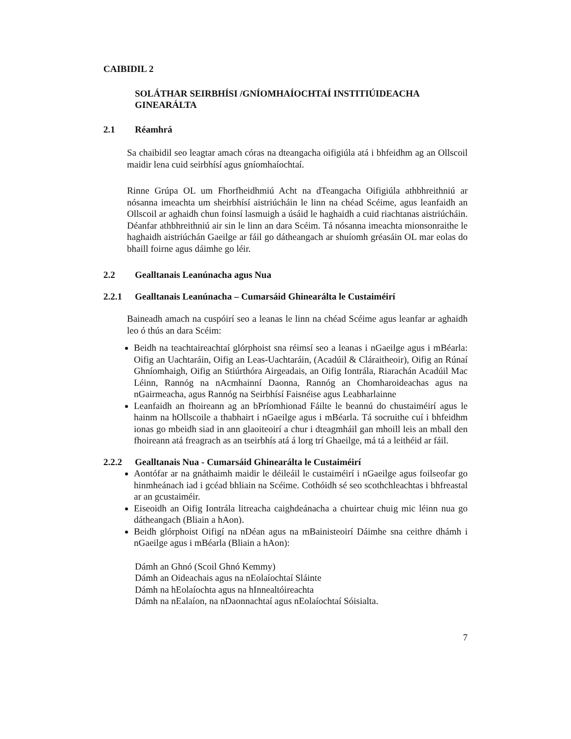CAIBIDIL 2
SOLÁTHAR SEIRBHÍSI /GNÍOMHAÍOCHTAÍ INSTITIÚIDEACHA GINEARÁLTA
2.1 Réamhrá
Sa chaibidil seo leagtar amach córas na dteangacha oifigiúla atá i bhfeidhm ag an Ollscoil maidir lena cuid seirbhísí agus gníomhaíochtaí.
Rinne Grúpa OL um Fhorfheidhmiú Acht na dTeangacha Oifigiúla athbhreithniú ar nósanna imeachta um sheirbhísí aistriúcháin le linn na chéad Scéime, agus leanfaidh an Ollscoil ar aghaidh chun foinsí lasmuigh a úsáid le haghaidh a cuid riachtanas aistriúcháin. Déanfar athbhreithniú air sin le linn an dara Scéim. Tá nósanna imeachta mionsonraithe le haghaidh aistriúchán Gaeilge ar fáil go dátheangach ar shuíomh gréasáin OL mar eolas do bhaill foirne agus dáimhe go léir.
2.2 Gealltanais Leanúnacha agus Nua
2.2.1 Gealltanais Leanúnacha – Cumarsáid Ghinearálta le Custaiméirí
Baineadh amach na cuspóirí seo a leanas le linn na chéad Scéime agus leanfar ar aghaidh leo ó thús an dara Scéim:
Beidh na teachtaireachtaí glórphoist sna réimsí seo a leanas i nGaeilge agus i mBéarla: Oifig an Uachtaráin, Oifig an Leas-Uachtaráin, (Acadúil & Cláraitheoir), Oifig an Rúnaí Ghníomhaigh, Oifig an Stiúrthóra Airgeadais, an Oifig Iontrála, Riarachán Acadúil Mac Léinn, Rannóg na nAcmhainní Daonna, Rannóg an Chomharoideachas agus na nGairmeacha, agus Rannóg na Seirbhísí Faisnéise agus Leabharlainne
Leanfaidh an fhoireann ag an bPríomhionad Fáilte le beannú do chustaiméirí agus le hainm na hOllscoile a thabhairt i nGaeilge agus i mBéarla. Tá socruithe cuí i bhfeidhm ionas go mbeidh siad in ann glaoiteoirí a chur i dteagmháil gan mhoill leis an mball den fhoireann atá freagrach as an tseirbhís atá á lorg trí Ghaeilge, má tá a leithéid ar fáil.
2.2.2 Gealltanais Nua - Cumarsáid Ghinearálta le Custaiméirí
Aontófar ar na gnáthaimh maidir le déileáil le custaiméirí i nGaeilge agus foilseofar go hinmheánach iad i gcéad bhliain na Scéime. Cothóidh sé seo scothchleachtas i bhfreastal ar an gcustaiméir.
Eiseoidh an Oifig Iontrála litreacha caighdeánacha a chuirtear chuig mic léinn nua go dátheangach (Bliain a hAon).
Beidh glórphoist Oifigí na nDéan agus na mBainisteoirí Dáimhe sna ceithre dhámh i nGaeilge agus i mBéarla (Bliain a hAon):
Dámh an Ghnó (Scoil Ghnó Kemmy)
Dámh an Oideachais agus na nEolaíochtaí Sláinte
Dámh na hEolaíochta agus na hInnealtóireachta
Dámh na nEalaíon, na nDaonnachtaí agus nEolaíochtaí Sóisialta.
7